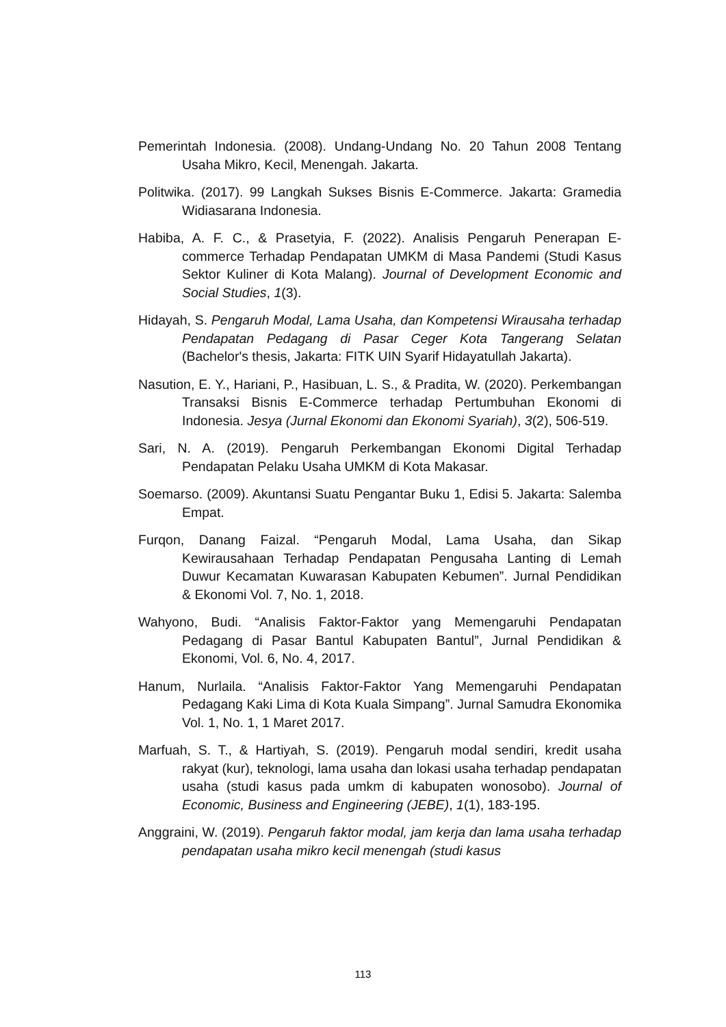Pemerintah Indonesia. (2008). Undang-Undang No. 20 Tahun 2008 Tentang Usaha Mikro, Kecil, Menengah. Jakarta.
Politwika. (2017). 99 Langkah Sukses Bisnis E-Commerce. Jakarta: Gramedia Widiasarana Indonesia.
Habiba, A. F. C., & Prasetyia, F. (2022). Analisis Pengaruh Penerapan E-commerce Terhadap Pendapatan UMKM di Masa Pandemi (Studi Kasus Sektor Kuliner di Kota Malang). Journal of Development Economic and Social Studies, 1(3).
Hidayah, S. Pengaruh Modal, Lama Usaha, dan Kompetensi Wirausaha terhadap Pendapatan Pedagang di Pasar Ceger Kota Tangerang Selatan (Bachelor's thesis, Jakarta: FITK UIN Syarif Hidayatullah Jakarta).
Nasution, E. Y., Hariani, P., Hasibuan, L. S., & Pradita, W. (2020). Perkembangan Transaksi Bisnis E-Commerce terhadap Pertumbuhan Ekonomi di Indonesia. Jesya (Jurnal Ekonomi dan Ekonomi Syariah), 3(2), 506-519.
Sari, N. A. (2019). Pengaruh Perkembangan Ekonomi Digital Terhadap Pendapatan Pelaku Usaha UMKM di Kota Makasar.
Soemarso. (2009). Akuntansi Suatu Pengantar Buku 1, Edisi 5. Jakarta: Salemba Empat.
Furqon, Danang Faizal. “Pengaruh Modal, Lama Usaha, dan Sikap Kewirausahaan Terhadap Pendapatan Pengusaha Lanting di Lemah Duwur Kecamatan Kuwarasan Kabupaten Kebumen”. Jurnal Pendidikan & Ekonomi Vol. 7, No. 1, 2018.
Wahyono, Budi. “Analisis Faktor-Faktor yang Memengaruhi Pendapatan Pedagang di Pasar Bantul Kabupaten Bantul”, Jurnal Pendidikan & Ekonomi, Vol. 6, No. 4, 2017.
Hanum, Nurlaila. “Analisis Faktor-Faktor Yang Memengaruhi Pendapatan Pedagang Kaki Lima di Kota Kuala Simpang”. Jurnal Samudra Ekonomika Vol. 1, No. 1, 1 Maret 2017.
Marfuah, S. T., & Hartiyah, S. (2019). Pengaruh modal sendiri, kredit usaha rakyat (kur), teknologi, lama usaha dan lokasi usaha terhadap pendapatan usaha (studi kasus pada umkm di kabupaten wonosobo). Journal of Economic, Business and Engineering (JEBE), 1(1), 183-195.
Anggraini, W. (2019). Pengaruh faktor modal, jam kerja dan lama usaha terhadap pendapatan usaha mikro kecil menengah (studi kasus
113